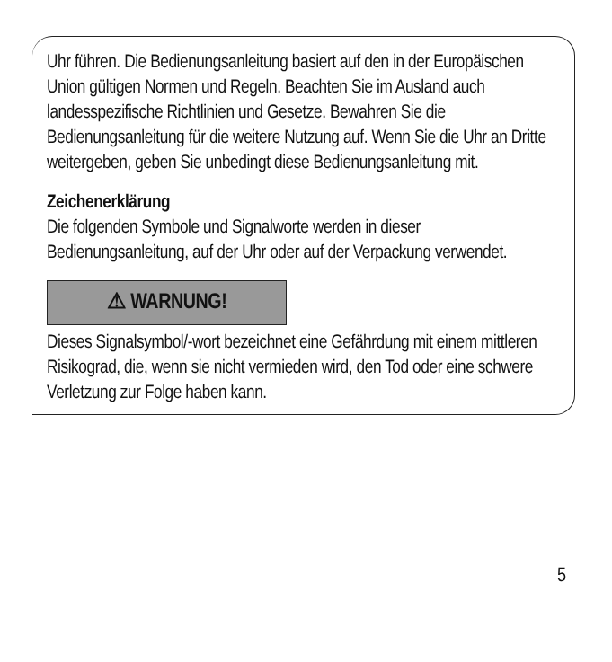Uhr führen. Die Bedienungsanleitung basiert auf den in der Europäischen Union gültigen Normen und Regeln. Beachten Sie im Ausland auch landesspezifische Richtlinien und Gesetze. Bewahren Sie die Bedienungsanleitung für die weitere Nutzung auf. Wenn Sie die Uhr an Dritte weitergeben, geben Sie unbedingt diese Bedienungsanleitung mit.
Zeichenerklärung
Die folgenden Symbole und Signalworte werden in dieser Bedienungsanleitung, auf der Uhr oder auf der Verpackung verwendet.
⚠ WARNUNG!
Dieses Signalsymbol/-wort bezeichnet eine Gefährdung mit einem mittleren Risikograd, die, wenn sie nicht vermieden wird, den Tod oder eine schwere Verletzung zur Folge haben kann.
5